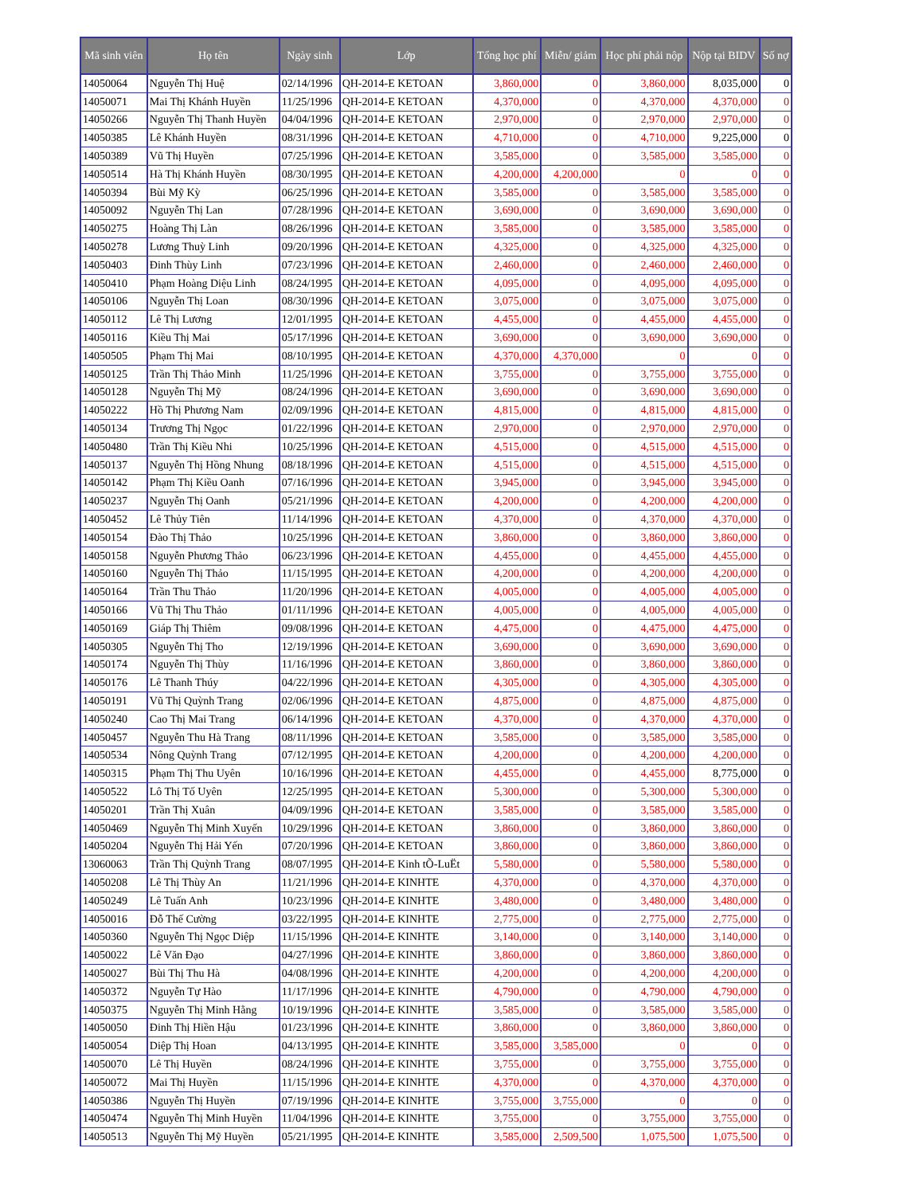| Mã sinh viên | Họ tên | Ngày sinh | Lớp | Tổng học phí | Miễn/ giảm | Học phí phải nộp | Nộp tại BIDV | Số nợ |
| --- | --- | --- | --- | --- | --- | --- | --- | --- |
| 14050064 | Nguyễn Thị Huệ | 02/14/1996 | QH-2014-E KETOAN | 3,860,000 | 0 | 3,860,000 | 8,035,000 | 0 |
| 14050071 | Mai Thị Khánh Huyền | 11/25/1996 | QH-2014-E KETOAN | 4,370,000 | 0 | 4,370,000 | 4,370,000 | 0 |
| 14050266 | Nguyễn Thị Thanh Huyền | 04/04/1996 | QH-2014-E KETOAN | 2,970,000 | 0 | 2,970,000 | 2,970,000 | 0 |
| 14050385 | Lê Khánh Huyền | 08/31/1996 | QH-2014-E KETOAN | 4,710,000 | 0 | 4,710,000 | 9,225,000 | 0 |
| 14050389 | Vũ Thị Huyền | 07/25/1996 | QH-2014-E KETOAN | 3,585,000 | 0 | 3,585,000 | 3,585,000 | 0 |
| 14050514 | Hà Thị Khánh Huyền | 08/30/1995 | QH-2014-E KETOAN | 4,200,000 | 4,200,000 | 0 | 0 | 0 |
| 14050394 | Bùi Mỹ Kỳ | 06/25/1996 | QH-2014-E KETOAN | 3,585,000 | 0 | 3,585,000 | 3,585,000 | 0 |
| 14050092 | Nguyễn Thị Lan | 07/28/1996 | QH-2014-E KETOAN | 3,690,000 | 0 | 3,690,000 | 3,690,000 | 0 |
| 14050275 | Hoàng Thị Làn | 08/26/1996 | QH-2014-E KETOAN | 3,585,000 | 0 | 3,585,000 | 3,585,000 | 0 |
| 14050278 | Lương Thuỳ Linh | 09/20/1996 | QH-2014-E KETOAN | 4,325,000 | 0 | 4,325,000 | 4,325,000 | 0 |
| 14050403 | Đinh Thùy Linh | 07/23/1996 | QH-2014-E KETOAN | 2,460,000 | 0 | 2,460,000 | 2,460,000 | 0 |
| 14050410 | Phạm Hoàng Diệu Linh | 08/24/1995 | QH-2014-E KETOAN | 4,095,000 | 0 | 4,095,000 | 4,095,000 | 0 |
| 14050106 | Nguyễn Thị Loan | 08/30/1996 | QH-2014-E KETOAN | 3,075,000 | 0 | 3,075,000 | 3,075,000 | 0 |
| 14050112 | Lê Thị Lương | 12/01/1995 | QH-2014-E KETOAN | 4,455,000 | 0 | 4,455,000 | 4,455,000 | 0 |
| 14050116 | Kiều Thị Mai | 05/17/1996 | QH-2014-E KETOAN | 3,690,000 | 0 | 3,690,000 | 3,690,000 | 0 |
| 14050505 | Phạm Thị Mai | 08/10/1995 | QH-2014-E KETOAN | 4,370,000 | 4,370,000 | 0 | 0 | 0 |
| 14050125 | Trần Thị Thảo Minh | 11/25/1996 | QH-2014-E KETOAN | 3,755,000 | 0 | 3,755,000 | 3,755,000 | 0 |
| 14050128 | Nguyễn Thị Mỹ | 08/24/1996 | QH-2014-E KETOAN | 3,690,000 | 0 | 3,690,000 | 3,690,000 | 0 |
| 14050222 | Hồ Thị Phương Nam | 02/09/1996 | QH-2014-E KETOAN | 4,815,000 | 0 | 4,815,000 | 4,815,000 | 0 |
| 14050134 | Trương Thị Ngọc | 01/22/1996 | QH-2014-E KETOAN | 2,970,000 | 0 | 2,970,000 | 2,970,000 | 0 |
| 14050480 | Trần Thị Kiều Nhi | 10/25/1996 | QH-2014-E KETOAN | 4,515,000 | 0 | 4,515,000 | 4,515,000 | 0 |
| 14050137 | Nguyễn Thị Hồng Nhung | 08/18/1996 | QH-2014-E KETOAN | 4,515,000 | 0 | 4,515,000 | 4,515,000 | 0 |
| 14050142 | Phạm Thị Kiều Oanh | 07/16/1996 | QH-2014-E KETOAN | 3,945,000 | 0 | 3,945,000 | 3,945,000 | 0 |
| 14050237 | Nguyễn Thị Oanh | 05/21/1996 | QH-2014-E KETOAN | 4,200,000 | 0 | 4,200,000 | 4,200,000 | 0 |
| 14050452 | Lê Thủy Tiên | 11/14/1996 | QH-2014-E KETOAN | 4,370,000 | 0 | 4,370,000 | 4,370,000 | 0 |
| 14050154 | Đào Thị Thảo | 10/25/1996 | QH-2014-E KETOAN | 3,860,000 | 0 | 3,860,000 | 3,860,000 | 0 |
| 14050158 | Nguyễn Phương Thảo | 06/23/1996 | QH-2014-E KETOAN | 4,455,000 | 0 | 4,455,000 | 4,455,000 | 0 |
| 14050160 | Nguyễn Thị Thảo | 11/15/1995 | QH-2014-E KETOAN | 4,200,000 | 0 | 4,200,000 | 4,200,000 | 0 |
| 14050164 | Trần Thu Thảo | 11/20/1996 | QH-2014-E KETOAN | 4,005,000 | 0 | 4,005,000 | 4,005,000 | 0 |
| 14050166 | Vũ Thị Thu Thảo | 01/11/1996 | QH-2014-E KETOAN | 4,005,000 | 0 | 4,005,000 | 4,005,000 | 0 |
| 14050169 | Giáp Thị Thiêm | 09/08/1996 | QH-2014-E KETOAN | 4,475,000 | 0 | 4,475,000 | 4,475,000 | 0 |
| 14050305 | Nguyễn Thị Tho | 12/19/1996 | QH-2014-E KETOAN | 3,690,000 | 0 | 3,690,000 | 3,690,000 | 0 |
| 14050174 | Nguyễn Thị Thùy | 11/16/1996 | QH-2014-E KETOAN | 3,860,000 | 0 | 3,860,000 | 3,860,000 | 0 |
| 14050176 | Lê Thanh Thúy | 04/22/1996 | QH-2014-E KETOAN | 4,305,000 | 0 | 4,305,000 | 4,305,000 | 0 |
| 14050191 | Vũ Thị Quỳnh Trang | 02/06/1996 | QH-2014-E KETOAN | 4,875,000 | 0 | 4,875,000 | 4,875,000 | 0 |
| 14050240 | Cao Thị Mai Trang | 06/14/1996 | QH-2014-E KETOAN | 4,370,000 | 0 | 4,370,000 | 4,370,000 | 0 |
| 14050457 | Nguyễn Thu Hà Trang | 08/11/1996 | QH-2014-E KETOAN | 3,585,000 | 0 | 3,585,000 | 3,585,000 | 0 |
| 14050534 | Nông Quỳnh Trang | 07/12/1995 | QH-2014-E KETOAN | 4,200,000 | 0 | 4,200,000 | 4,200,000 | 0 |
| 14050315 | Phạm Thị Thu Uyên | 10/16/1996 | QH-2014-E KETOAN | 4,455,000 | 0 | 4,455,000 | 8,775,000 | 0 |
| 14050522 | Lô Thị Tố Uyên | 12/25/1995 | QH-2014-E KETOAN | 5,300,000 | 0 | 5,300,000 | 5,300,000 | 0 |
| 14050201 | Trần Thị Xuân | 04/09/1996 | QH-2014-E KETOAN | 3,585,000 | 0 | 3,585,000 | 3,585,000 | 0 |
| 14050469 | Nguyễn Thị Minh Xuyến | 10/29/1996 | QH-2014-E KETOAN | 3,860,000 | 0 | 3,860,000 | 3,860,000 | 0 |
| 14050204 | Nguyễn Thị Hải Yến | 07/20/1996 | QH-2014-E KETOAN | 3,860,000 | 0 | 3,860,000 | 3,860,000 | 0 |
| 13060063 | Trần Thị Quỳnh Trang | 08/07/1995 | QH-2014-E Kinh tÕ-LuËt | 5,580,000 | 0 | 5,580,000 | 5,580,000 | 0 |
| 14050208 | Lê Thị Thùy An | 11/21/1996 | QH-2014-E KINHTE | 4,370,000 | 0 | 4,370,000 | 4,370,000 | 0 |
| 14050249 | Lê Tuấn Anh | 10/23/1996 | QH-2014-E KINHTE | 3,480,000 | 0 | 3,480,000 | 3,480,000 | 0 |
| 14050016 | Đỗ Thế Cường | 03/22/1995 | QH-2014-E KINHTE | 2,775,000 | 0 | 2,775,000 | 2,775,000 | 0 |
| 14050360 | Nguyễn Thị Ngọc Diệp | 11/15/1996 | QH-2014-E KINHTE | 3,140,000 | 0 | 3,140,000 | 3,140,000 | 0 |
| 14050022 | Lê Văn Đạo | 04/27/1996 | QH-2014-E KINHTE | 3,860,000 | 0 | 3,860,000 | 3,860,000 | 0 |
| 14050027 | Bùi Thị Thu Hà | 04/08/1996 | QH-2014-E KINHTE | 4,200,000 | 0 | 4,200,000 | 4,200,000 | 0 |
| 14050372 | Nguyễn Tự Hào | 11/17/1996 | QH-2014-E KINHTE | 4,790,000 | 0 | 4,790,000 | 4,790,000 | 0 |
| 14050375 | Nguyễn Thị Minh Hằng | 10/19/1996 | QH-2014-E KINHTE | 3,585,000 | 0 | 3,585,000 | 3,585,000 | 0 |
| 14050050 | Đinh Thị Hiền Hậu | 01/23/1996 | QH-2014-E KINHTE | 3,860,000 | 0 | 3,860,000 | 3,860,000 | 0 |
| 14050054 | Diệp Thị Hoan | 04/13/1995 | QH-2014-E KINHTE | 3,585,000 | 3,585,000 | 0 | 0 | 0 |
| 14050070 | Lê Thị Huyền | 08/24/1996 | QH-2014-E KINHTE | 3,755,000 | 0 | 3,755,000 | 3,755,000 | 0 |
| 14050072 | Mai Thị Huyền | 11/15/1996 | QH-2014-E KINHTE | 4,370,000 | 0 | 4,370,000 | 4,370,000 | 0 |
| 14050386 | Nguyễn Thị Huyền | 07/19/1996 | QH-2014-E KINHTE | 3,755,000 | 3,755,000 | 0 | 0 | 0 |
| 14050474 | Nguyễn Thị Minh Huyền | 11/04/1996 | QH-2014-E KINHTE | 3,755,000 | 0 | 3,755,000 | 3,755,000 | 0 |
| 14050513 | Nguyễn Thị Mỹ Huyền | 05/21/1995 | QH-2014-E KINHTE | 3,585,000 | 2,509,500 | 1,075,500 | 1,075,500 | 0 |